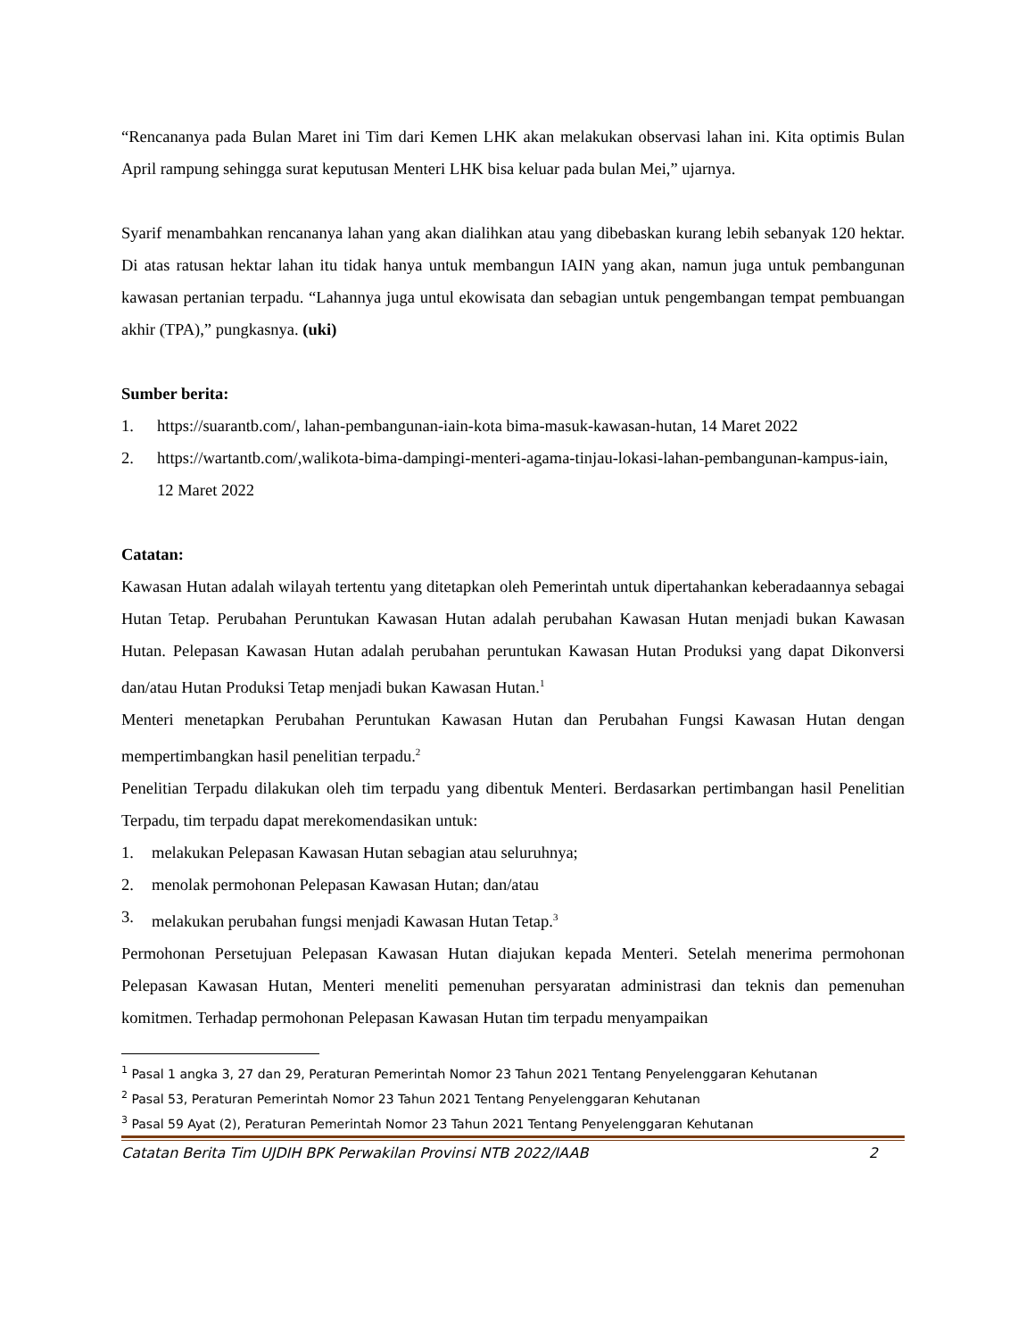“Rencananya pada Bulan Maret ini Tim dari Kemen LHK akan melakukan observasi lahan ini. Kita optimis Bulan April rampung sehingga surat keputusan Menteri LHK bisa keluar pada bulan Mei,” ujarnya.
Syarif menambahkan rencananya lahan yang akan dialihkan atau yang dibebaskan kurang lebih sebanyak 120 hektar. Di atas ratusan hektar lahan itu tidak hanya untuk membangun IAIN yang akan, namun juga untuk pembangunan kawasan pertanian terpadu. “Lahannya juga untul ekowisata dan sebagian untuk pengembangan tempat pembuangan akhir (TPA),” pungkasnya. (uki)
Sumber berita:
1. https://suarantb.com/, lahan-pembangunan-iain-kota bima-masuk-kawasan-hutan, 14 Maret 2022
2. https://wartantb.com/,walikota-bima-dampingi-menteri-agama-tinjau-lokasi-lahan-pembangunan-kampus-iain, 12 Maret 2022
Catatan:
Kawasan Hutan adalah wilayah tertentu yang ditetapkan oleh Pemerintah untuk dipertahankan keberadaannya sebagai Hutan Tetap. Perubahan Peruntukan Kawasan Hutan adalah perubahan Kawasan Hutan menjadi bukan Kawasan Hutan. Pelepasan Kawasan Hutan adalah perubahan peruntukan Kawasan Hutan Produksi yang dapat Dikonversi dan/atau Hutan Produksi Tetap menjadi bukan Kawasan Hutan.<sup>1</sup>
Menteri menetapkan Perubahan Peruntukan Kawasan Hutan dan Perubahan Fungsi Kawasan Hutan dengan mempertimbangkan hasil penelitian terpadu.<sup>2</sup>
Penelitian Terpadu dilakukan oleh tim terpadu yang dibentuk Menteri. Berdasarkan pertimbangan hasil Penelitian Terpadu, tim terpadu dapat merekomendasikan untuk:
1. melakukan Pelepasan Kawasan Hutan sebagian atau seluruhnya;
2. menolak permohonan Pelepasan Kawasan Hutan; dan/atau
3. melakukan perubahan fungsi menjadi Kawasan Hutan Tetap.<sup>3</sup>
Permohonan Persetujuan Pelepasan Kawasan Hutan diajukan kepada Menteri. Setelah menerima permohonan Pelepasan Kawasan Hutan, Menteri meneliti pemenuhan persyaratan administrasi dan teknis dan pemenuhan komitmen. Terhadap permohonan Pelepasan Kawasan Hutan tim terpadu menyampaikan
<sup>1</sup> Pasal 1 angka 3, 27 dan 29, Peraturan Pemerintah Nomor 23 Tahun 2021 Tentang Penyelenggaran Kehutanan
<sup>2</sup> Pasal 53, Peraturan Pemerintah Nomor 23 Tahun 2021 Tentang Penyelenggaran Kehutanan
<sup>3</sup> Pasal 59 Ayat (2), Peraturan Pemerintah Nomor 23 Tahun 2021 Tentang Penyelenggaran Kehutanan
Catatan Berita Tim UJDIH BPK Perwakilan Provinsi NTB 2022/IAAB 2